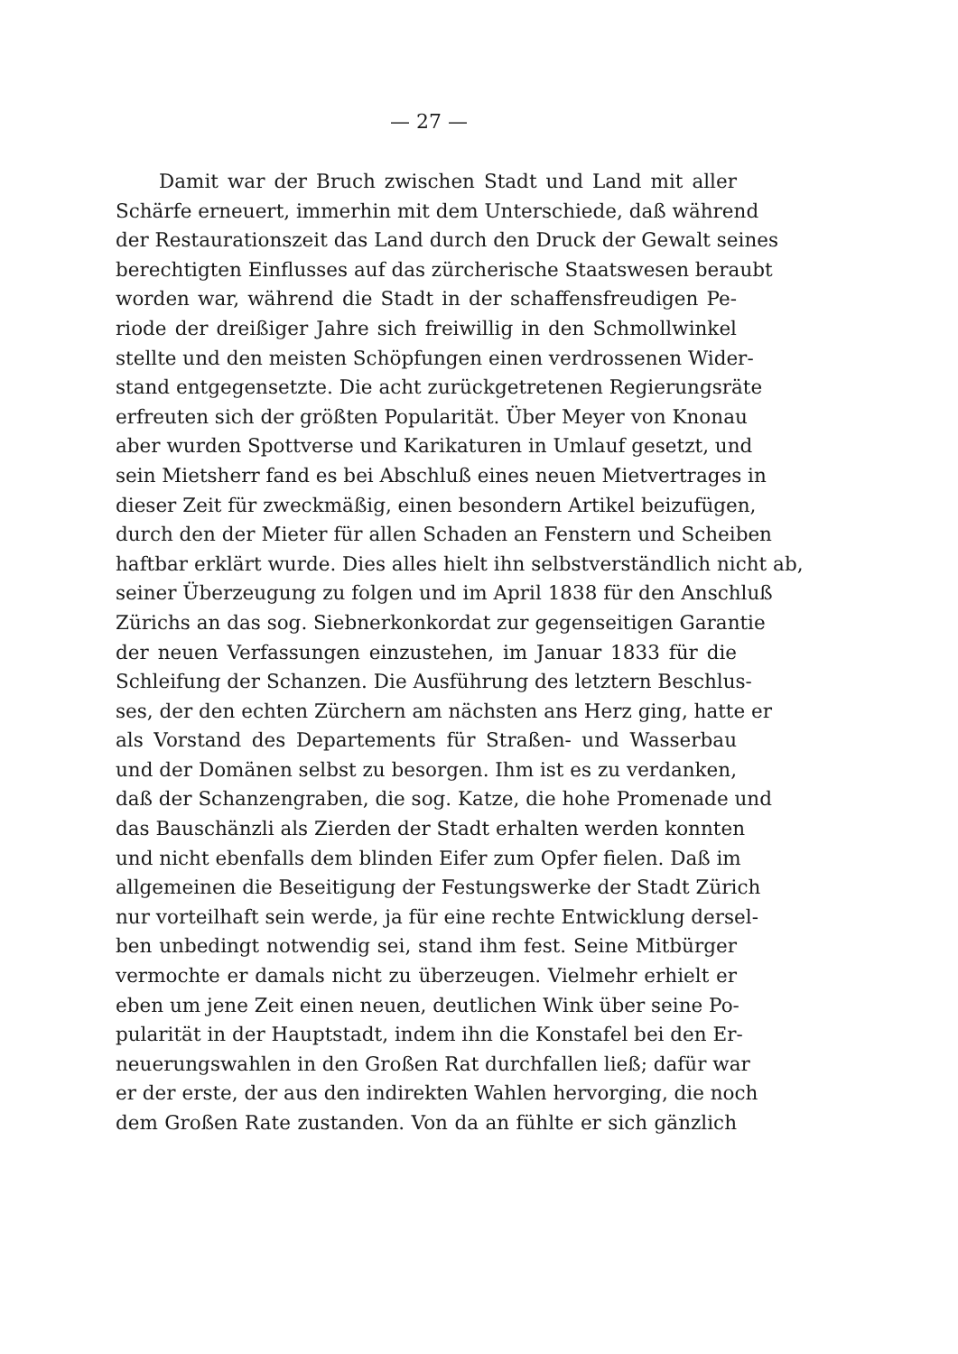— 27 —
Damit war der Bruch zwischen Stadt und Land mit aller
Schärfe erneuert, immerhin mit dem Unterschiede, daß während
der Restaurationszeit das Land durch den Druck der Gewalt seines
berechtigten Einflusses auf das zürcherische Staatswesen beraubt
worden war, während die Stadt in der schaffensfreudigen Pe-
riode der dreißiger Jahre sich freiwillig in den Schmollwinkel
stellte und den meisten Schöpfungen einen verdrossenen Wider-
stand entgegensetzte. Die acht zurückgetretenen Regierungsräte
erfreuten sich der größten Popularität. Über Meyer von Knonau
aber wurden Spottverse und Karikaturen in Umlauf gesetzt, und
sein Mietsherr fand es bei Abschluß eines neuen Mietvertrages in
dieser Zeit für zweckmäßig, einen besondern Artikel beizufügen,
durch den der Mieter für allen Schaden an Fenstern und Scheiben
haftbar erklärt wurde. Dies alles hielt ihn selbstverständlich nicht ab,
seiner Überzeugung zu folgen und im April 1838 für den Anschluß
Zürichs an das sog. Siebnerkonkordat zur gegenseitigen Garantie
der neuen Verfassungen einzustehen, im Januar 1833 für die
Schleifung der Schanzen. Die Ausführung des letztern Beschlus-
ses, der den echten Zürchern am nächsten ans Herz ging, hatte er
als Vorstand des Departements für Straßen- und Wasserbau
und der Domänen selbst zu besorgen. Ihm ist es zu verdanken,
daß der Schanzengraben, die sog. Katze, die hohe Promenade und
das Bauschänzli als Zierden der Stadt erhalten werden konnten
und nicht ebenfalls dem blinden Eifer zum Opfer fielen. Daß im
allgemeinen die Beseitigung der Festungswerke der Stadt Zürich
nur vorteilhaft sein werde, ja für eine rechte Entwicklung dersel-
ben unbedingt notwendig sei, stand ihm fest. Seine Mitbürger
vermochte er damals nicht zu überzeugen. Vielmehr erhielt er
eben um jene Zeit einen neuen, deutlichen Wink über seine Po-
pularität in der Hauptstadt, indem ihn die Konstafel bei den Er-
neuerungswahlen in den Großen Rat durchfallen ließ; dafür war
er der erste, der aus den indirekten Wahlen hervorging, die noch
dem Großen Rate zustanden. Von da an fühlte er sich gänzlich